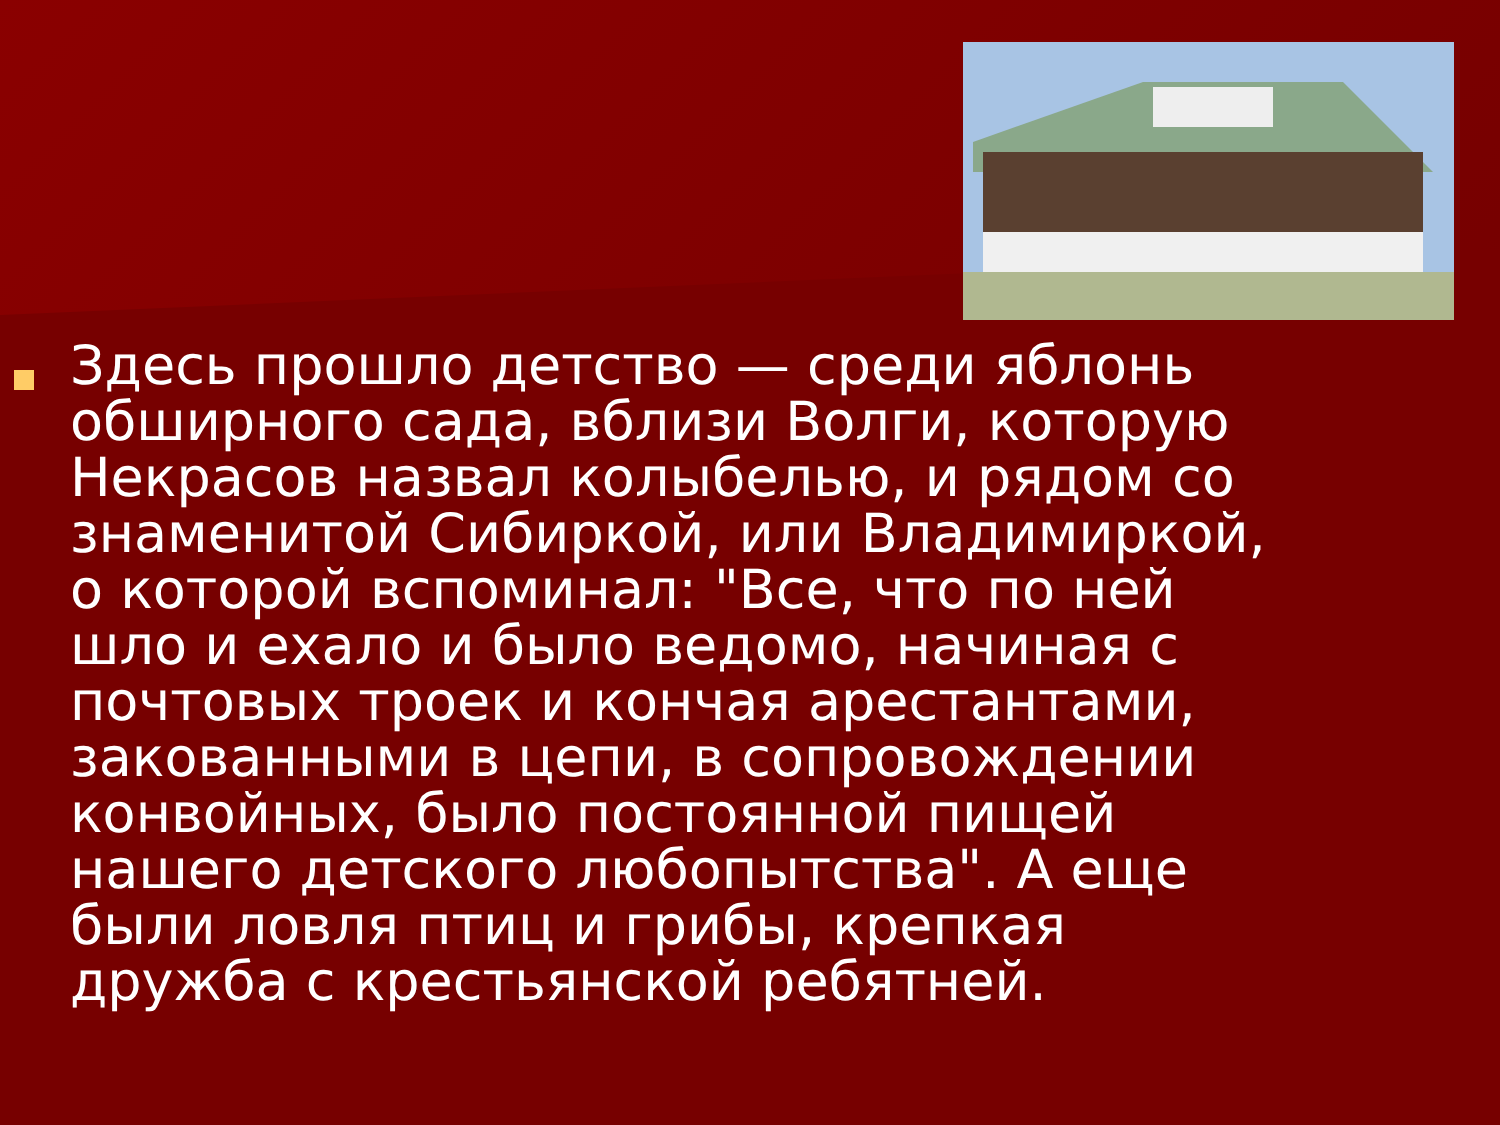Здесь прошло детство — среди яблонь обширного сада, вблизи Волги, которую Некрасов назвал колыбелью, и рядом со знаменитой Сибиркой, или Владимиркой, о которой вспоминал: "Все, что по ней шло и ехало и было ведомо, начиная с почтовых троек и кончая арестантами, закованными в цепи, в сопровождении конвойных, было постоянной пищей нашего детского любопытства". А еще были ловля птиц и грибы, крепкая дружба с крестьянской ребятней.